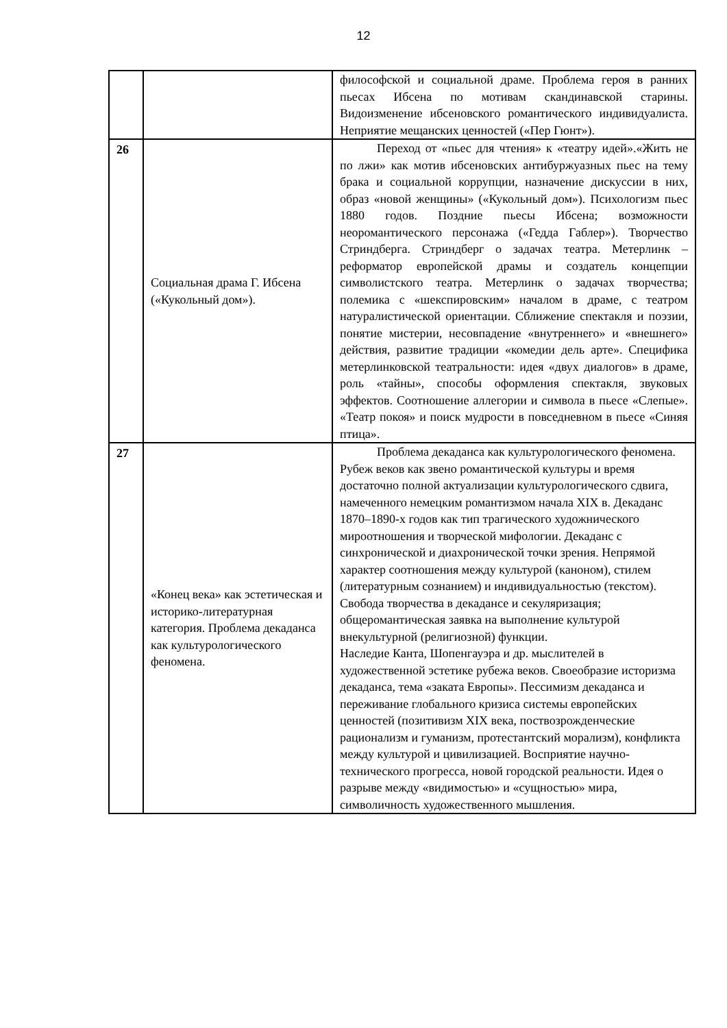12
| | | философской и социальной драме. Проблема героя в ранних пьесах Ибсена по мотивам скандинавской старины. Видоизменение ибсеновского романтического индивидуалиста. Неприятие мещанских ценностей («Пер Гюнт»). |
| 26 | Социальная драма Г. Ибсена («Кукольный дом»). | Переход от «пьес для чтения» к «театру идей».«Жить не по лжи» как мотив ибсеновских антибуржуазных пьес на тему брака и социальной коррупции, назначение дискуссии в них, образ «новой женщины» («Кукольный дом»). Психологизм пьес 1880 годов. Поздние пьесы Ибсена; возможности неоромантического персонажа («Гедда Габлер»). Творчество Стриндберга. Стриндберг о задачах театра. Метерлинк – реформатор европейской драмы и создатель концепции символистского театра. Метерлинк о задачах творчества; полемика с «шекспировским» началом в драме, с театром натуралистической ориентации. Сближение спектакля и поэзии, понятие мистерии, несовпадение «внутреннего» и «внешнего» действия, развитие традиции «комедии дель арте». Специфика метерлинковской театральности: идея «двух диалогов» в драме, роль «тайны», способы оформления спектакля, звуковых эффектов. Соотношение аллегории и символа в пьесе «Слепые». «Театр покоя» и поиск мудрости в повседневном в пьесе «Синяя птица». |
| 27 | «Конец века» как эстетическая и историко-литературная категория. Проблема декаданса как культурологического феномена. | Проблема декаданса как культурологического феномена. Рубеж веков как звено романтической культуры и время достаточно полной актуализации культурологического сдвига, намеченного немецким романтизмом начала XIX в. Декаданс 1870–1890-х годов как тип трагического художнического мироотношения и творческой мифологии. Декаданс с синхронической и диахронической точки зрения. Непрямой характер соотношения между культурой (каноном), стилем (литературным сознанием) и индивидуальностью (текстом). Свобода творчества в декадансе и секуляризация; общеромантическая заявка на выполнение культурой внекультурной (религиозной) функции. Наследие Канта, Шопенгауэра и др. мыслителей в художественной эстетике рубежа веков. Своеобразие историзма декаданса, тема «заката Европы». Пессимизм декаданса и переживание глобального кризиса системы европейских ценностей (позитивизм XIX века, поствозрожденческие рационализм и гуманизм, протестантский морализм), конфликта между культурой и цивилизацией. Восприятие научно-технического прогресса, новой городской реальности. Идея о разрыве между «видимостью» и «сущностью» мира, символичность художественного мышления. |